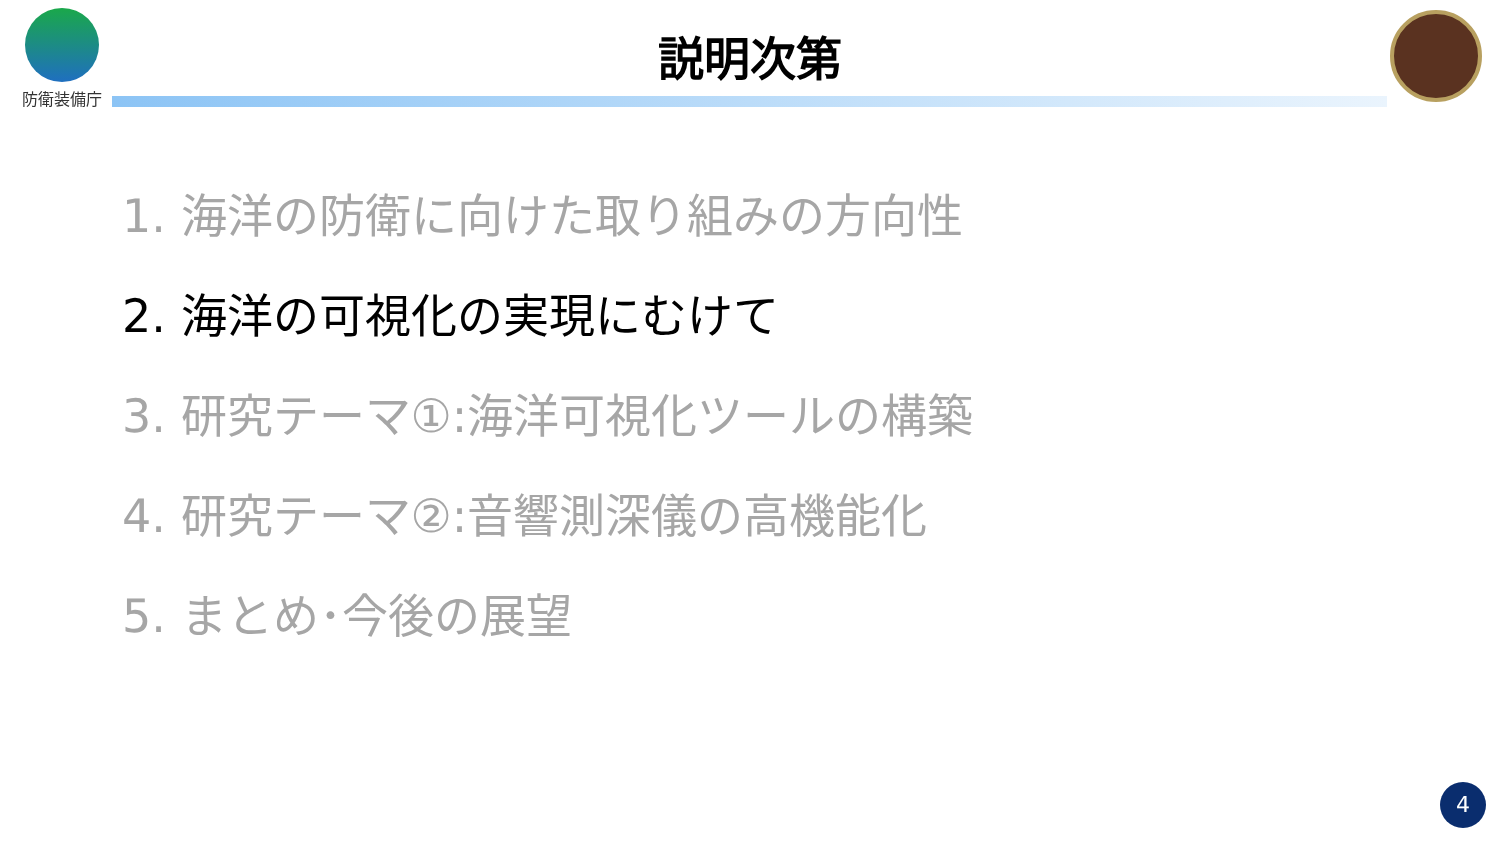防衛装備庁
説明次第
1. 海洋の防衛に向けた取り組みの方向性
2. 海洋の可視化の実現にむけて
3. 研究テーマ①:海洋可視化ツールの構築
4. 研究テーマ②:音響測深儀の高機能化
5. まとめ･今後の展望
4